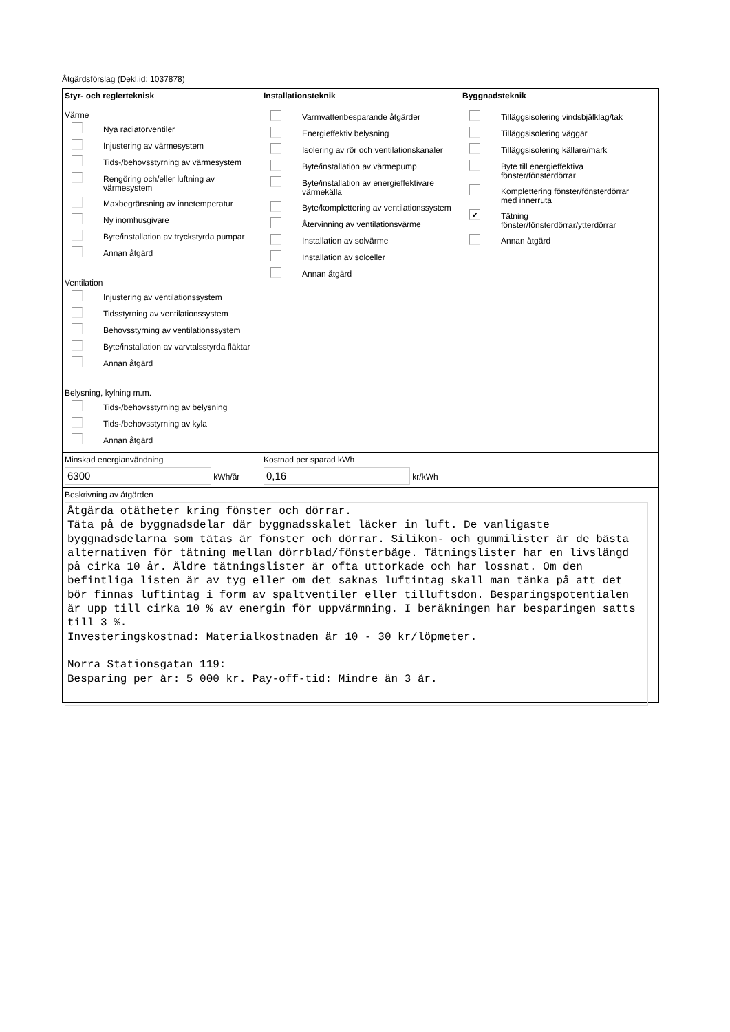Åtgärdsförslag (Dekl.id: 1037878)
Styr- och reglerteknisk
Värme
Nya radiatorventiler
Injustering av värmesystem
Tids-/behovsstyrning av värmesystem
Rengöring och/eller luftning av
värmesystem
Maxbegränsning av innetemperatur
Ny inomhusgivare
Byte/installation av tryckstyrda pumpar
Annan åtgärd
Ventilation
Injustering av ventilationssystem
Tidsstyrning av ventilationssystem
Behovsstyrning av ventilationssystem
Byte/installation av varvtalsstyrda fläktar
Annan åtgärd
Belysning, kylning m.m.
Tids-/behovsstyrning av belysning
Tids-/behovsstyrning av kyla
Annan åtgärd
Installationsteknik
Varmvattenbesparande åtgärder
Energieffektiv belysning
Isolering av rör och ventilationskanaler
Byte/installation av värmepump
Byte/installation av energieffektivare
värmekälla
Byte/komplettering av ventilationssystem
Återvinning av ventilationsvärme
Installation av solvärme
Installation av solceller
Annan åtgärd
Byggnadsteknik
Tilläggsisolering vindsbjälklag/tak
Tilläggsisolering väggar
Tilläggsisolering källare/mark
Byte till energieffektiva
fönster/fönsterdörrar
Komplettering fönster/fönsterdörrar
med innerruta
✔ Tätning
fönster/fönsterdörrar/ytterdörrar
Annan åtgärd
Minskad energianvändning
6300 kWh/år
Kostnad per sparad kWh
0,16 kr/kWh
Beskrivning av åtgärden
Åtgärda otätheter kring fönster och dörrar. Täta på de byggnadsdelar där byggnadsskalet läcker in luft. De vanligaste byggnadsdelarna som tätas är fönster och dörrar. Silikon- och gummilister är de bästa alternativen för tätning mellan dörrblad/fönsterbåge. Tätningslister har en livslängd på cirka 10 år. Äldre tätningslister är ofta uttorkade och har lossnat. Om den befintliga listen är av tyg eller om det saknas luftintag skall man tänka på att det bör finnas luftintag i form av spaltventiler eller tilluftsdon. Besparingspotentialen är upp till cirka 10 % av energin för uppvärmning. I beräkningen har besparingen satts till 3 %. Investeringskostnad: Materialkostnaden är 10 - 30 kr/löpmeter. Norra Stationsgatan 119: Besparing per år: 5 000 kr. Pay-off-tid: Mindre än 3 år.